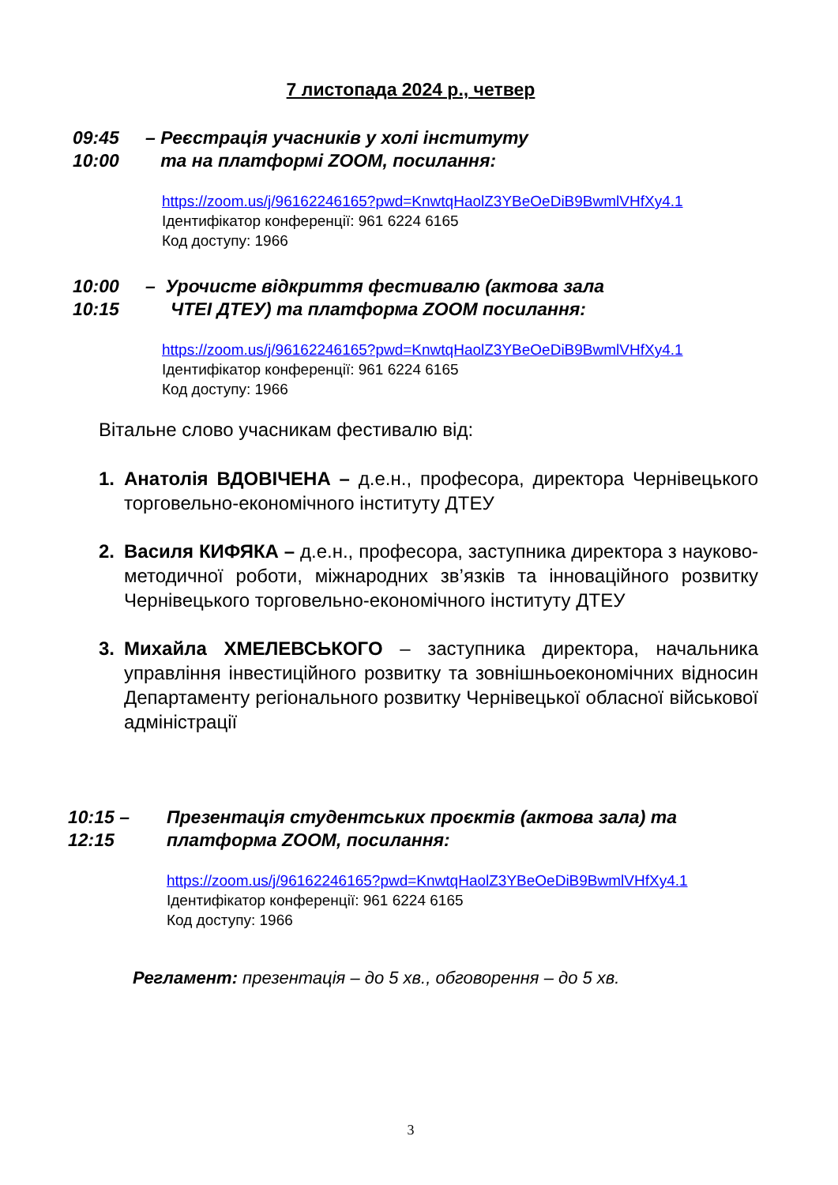7 листопада 2024 р., четвер
09:45
10:00
– Реєстрація учасників у холі інституту
та на платформі ZOOM, посилання:
https://zoom.us/j/96162246165?pwd=KnwtqHaolZ3YBeOeDiB9BwmlVHfXy4.1
Ідентифікатор конференції: 961 6224 6165
Код доступу: 1966
10:00
10:15
– Урочисте відкриття фестивалю (актова зала
ЧТЕІ ДТЕУ) та платформа ZOOM посилання:
https://zoom.us/j/96162246165?pwd=KnwtqHaolZ3YBeOeDiB9BwmlVHfXy4.1
Ідентифікатор конференції: 961 6224 6165
Код доступу: 1966
Вітальне слово учасникам фестивалю від:
1. Анатолія ВДОВІЧЕНА – д.е.н., професора, директора Чернівецького торговельно-економічного інституту ДТЕУ
2. Василя КИФЯКА – д.е.н., професора, заступника директора з науково-методичної роботи, міжнародних зв’язків та інноваційного розвитку Чернівецького торговельно-економічного інституту ДТЕУ
3. Михайла ХМЕЛЕВСЬКОГО – заступника директора, начальника управління інвестиційного розвитку та зовнішньоекономічних відносин Департаменту регіонального розвитку Чернівецької обласної військової адміністрації
10:15 –
12:15
Презентація студентських проєктів (актова зала) та
платформа ZOOM, посилання:
https://zoom.us/j/96162246165?pwd=KnwtqHaolZ3YBeOeDiB9BwmlVHfXy4.1
Ідентифікатор конференції: 961 6224 6165
Код доступу: 1966
Регламент: презентація – до 5 хв., обговорення – до 5 хв.
3